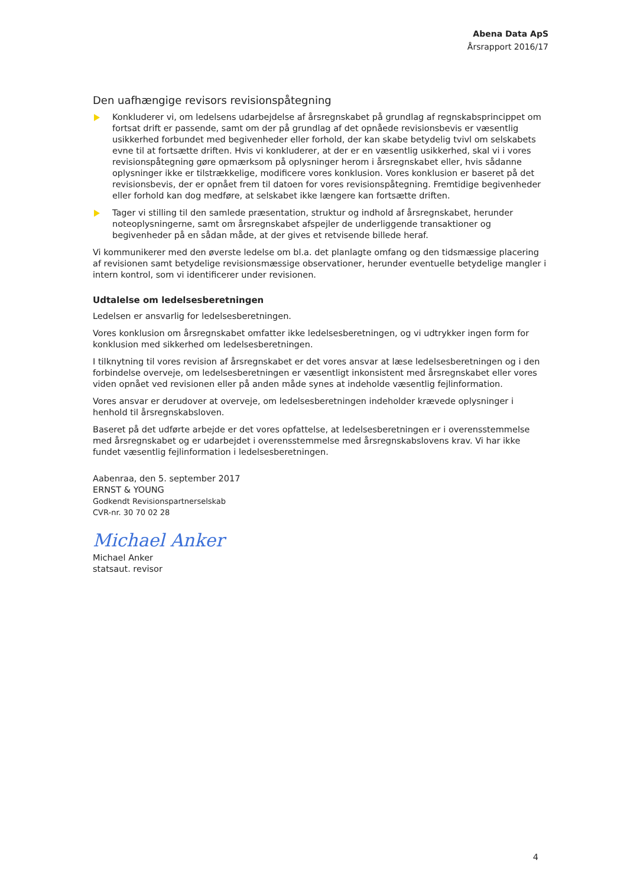Abena Data ApS
Årsrapport 2016/17
Den uafhængige revisors revisionspåtegning
Konkluderer vi, om ledelsens udarbejdelse af årsregnskabet på grundlag af regnskabsprincippet om fortsat drift er passende, samt om der på grundlag af det opnåede revisionsbevis er væsentlig usikkerhed forbundet med begivenheder eller forhold, der kan skabe betydelig tvivl om selskabets evne til at fortsætte driften. Hvis vi konkluderer, at der er en væsentlig usikkerhed, skal vi i vores revisionspåtegning gøre opmærksom på oplysninger herom i årsregnskabet eller, hvis sådanne oplysninger ikke er tilstrækkelige, modificere vores konklusion. Vores konklusion er baseret på det revisionsbevis, der er opnået frem til datoen for vores revisionspåtegning. Fremtidige begivenheder eller forhold kan dog medføre, at selskabet ikke længere kan fortsætte driften.
Tager vi stilling til den samlede præsentation, struktur og indhold af årsregnskabet, herunder noteoplysningerne, samt om årsregnskabet afspejler de underliggende transaktioner og begivenheder på en sådan måde, at der gives et retvisende billede heraf.
Vi kommunikerer med den øverste ledelse om bl.a. det planlagte omfang og den tidsmæssige placering af revisionen samt betydelige revisionsmæssige observationer, herunder eventuelle betydelige mangler i intern kontrol, som vi identificerer under revisionen.
Udtalelse om ledelsesberetningen
Ledelsen er ansvarlig for ledelsesberetningen.
Vores konklusion om årsregnskabet omfatter ikke ledelsesberetningen, og vi udtrykker ingen form for konklusion med sikkerhed om ledelsesberetningen.
I tilknytning til vores revision af årsregnskabet er det vores ansvar at læse ledelsesberetningen og i den forbindelse overveje, om ledelsesberetningen er væsentligt inkonsistent med årsregnskabet eller vores viden opnået ved revisionen eller på anden måde synes at indeholde væsentlig fejlinformation.
Vores ansvar er derudover at overveje, om ledelsesberetningen indeholder krævede oplysninger i henhold til årsregnskabsloven.
Baseret på det udførte arbejde er det vores opfattelse, at ledelsesberetningen er i overensstemmelse med årsregnskabet og er udarbejdet i overensstemmelse med årsregnskabslovens krav. Vi har ikke fundet væsentlig fejlinformation i ledelsesberetningen.
Aabenraa, den 5. september 2017
ERNST & YOUNG
Godkendt Revisionspartnerselskab
CVR-nr. 30 70 02 28
Michael Anker
Michael Anker
statsaut. revisor
4